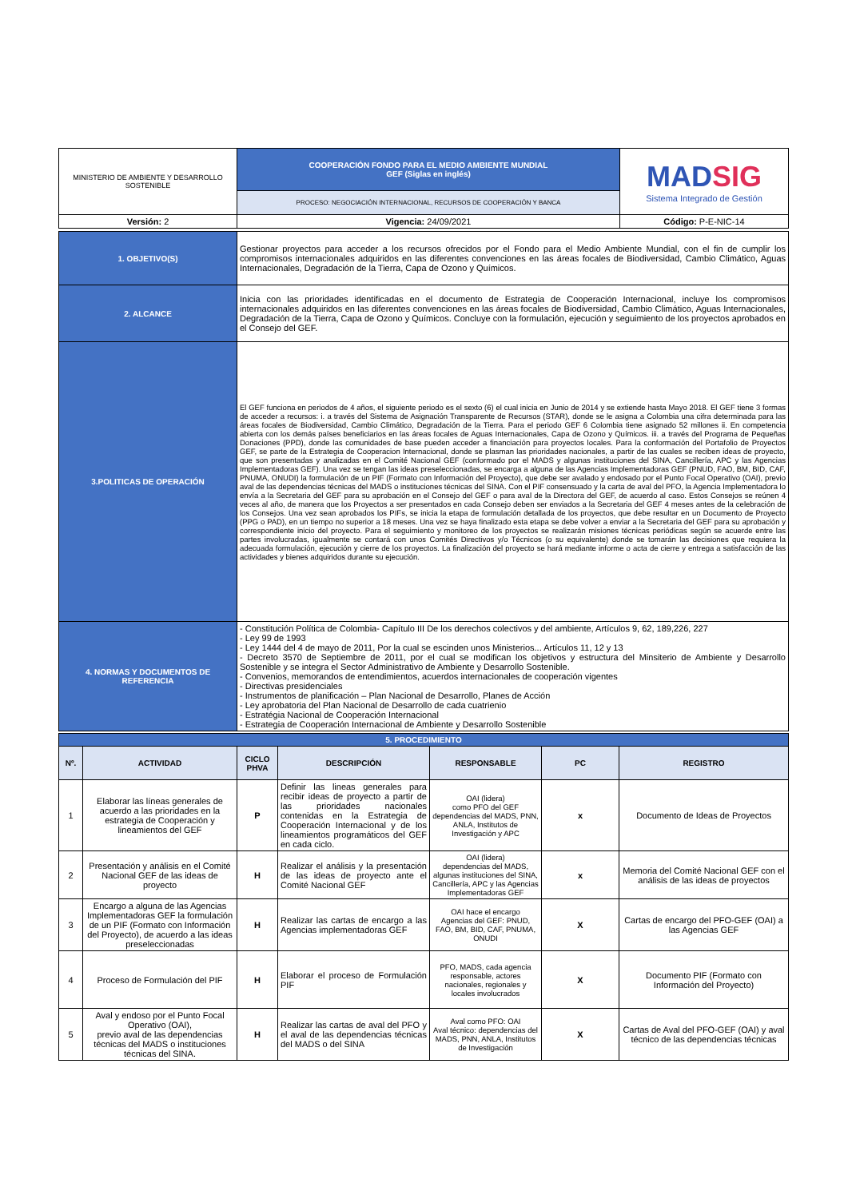| MINISTERIO DE AMBIENTE Y DESARROLLO SOSTENIBLE | COOPERACIÓN FONDO PARA EL MEDIO AMBIENTE MUNDIAL GEF (Siglas en inglés) | MAD SIG Sistema Integrado de Gestión |
| | PROCESO: NEGOCIACIÓN INTERNACIONAL, RECURSOS DE COOPERACIÓN Y BANCA | |
| Versión: 2 | Vigencia: 24/09/2021 | Código: P-E-NIC-14 |
| 1. OBJETIVO(S) | Gestionar proyectos para acceder a los recursos ofrecidos por el Fondo para el Medio Ambiente Mundial, con el fin de cumplir los compromisos internacionales adquiridos en las diferentes convenciones en las áreas focales de Biodiversidad, Cambio Climático, Aguas Internacionales, Degradación de la Tierra, Capa de Ozono y Químicos. |
| 2. ALCANCE | Inicia con las prioridades identificadas en el documento de Estrategia de Cooperación Internacional, incluye los compromisos internacionales adquiridos en las diferentes convenciones en las áreas focales de Biodiversidad, Cambio Climático, Aguas Internacionales, Degradación de la Tierra, Capa de Ozono y Químicos. Concluye con la formulación, ejecución y seguimiento de los proyectos aprobados en el Consejo del GEF. |
| 3.POLITICAS DE OPERACIÓN | El GEF funciona en periodos de 4 años, el siguiente periodo es el sexto (6) el cual inicia en Junio de 2014 y se extiende hasta Mayo 2018. El GEF tiene 3 formas de acceder a recursos: i. a través del Sistema de Asignación Transparente de Recursos (STAR), donde se le asigna a Colombia una cifra determinada para las áreas focales de Biodiversidad, Cambio Climático, Degradación de la Tierra. Para el periodo GEF 6 Colombia tiene asignado 52 millones ii. En competencia abierta con los demás países beneficiarios en las áreas focales de Aguas Internacionales, Capa de Ozono y Químicos. iii. a través del Programa de Pequeñas Donaciones (PPD), donde las comunidades de base pueden acceder a financiación para proyectos locales. Para la conformación del Portafolio de Proyectos GEF, se parte de la Estrategia de Cooperacion Internacional, donde se plasman las prioridades nacionales, a partir de las cuales se reciben ideas de proyecto, que son presentadas y analizadas en el Comité Nacional GEF (conformado por el MADS y algunas instituciones del SINA, Cancillería, APC y las Agencias Implementadoras GEF). Una vez se tengan las ideas preseleccionadas, se encarga a alguna de las Agencias Implementadoras GEF (PNUD, FAO, BM, BID, CAF, PNUMA, ONUDI) la formulación de un PIF (Formato con Información del Proyecto), que debe ser avalado y endosado por el Punto Focal Operativo (OAI), previo aval de las dependencias técnicas del MADS o instituciones técnicas del SINA. Con el PIF consensuado y la carta de aval del PFO, la Agencia Implementadora lo envía a la Secretaria del GEF para su aprobación en el Consejo del GEF o para aval de la Directora del GEF, de acuerdo al caso. Estos Consejos se reúnen 4 veces al año, de manera que los Proyectos a ser presentados en cada Consejo deben ser enviados a la Secretaria del GEF 4 meses antes de la celebración de los Consejos. Una vez sean aprobados los PIFs, se inicia la etapa de formulación detallada de los proyectos, que debe resultar en un Documento de Proyecto (PPG o PAD), en un tiempo no superior a 18 meses. Una vez se haya finalizado esta etapa se debe volver a enviar a la Secretaria del GEF para su aprobación y correspondiente inicio del proyecto. Para el seguimiento y monitoreo de los proyectos se realizarán misiones técnicas periódicas según se acuerde entre las partes involucradas, igualmente se contará con unos Comités Directivos y/o Técnicos (o su equivalente) donde se tomarán las decisiones que requiera la adecuada formulación, ejecución y cierre de los proyectos. La finalización del proyecto se hará mediante informe o acta de cierre y entrega a satisfacción de las actividades y bienes adquiridos durante su ejecución. |
| 4. NORMAS Y DOCUMENTOS DE REFERENCIA | - Constitución Política de Colombia- Capítulo III De los derechos colectivos y del ambiente, Artículos 9, 62, 189,226, 227 - Ley 99 de 1993 - Ley 1444 del 4 de mayo de 2011, Por la cual se escinden unos Ministerios... Artículos 11, 12 y 13 - Decreto 3570 de Septiembre de 2011, por el cual se modifican los objetivos y estructura del Minsiterio de Ambiente y Desarrollo Sostenible y se integra el Sector Administrativo de Ambiente y Desarrollo Sostenible. - Convenios, memorandos de entendimientos, acuerdos internacionales de cooperación vigentes - Directivas presidenciales - Instrumentos de planificación – Plan Nacional de Desarrollo, Planes de Acción - Ley aprobatoria del Plan Nacional de Desarrollo de cada cuatrienio - Estratégia Nacional de Cooperación Internacional - Estrategia de Cooperación Internacional de Ambiente y Desarrollo Sostenible |
| 5. PROCEDIMIENTO | | | | | | |
| Nº. | ACTIVIDAD | CICLO PHVA | DESCRIPCIÓN | RESPONSABLE | PC | REGISTRO |
| 1 | Elaborar las líneas generales de acuerdo a las prioridades en la estrategia de Cooperación y lineamientos del GEF | P | Definir las lineas generales para recibir ideas de proyecto a partir de las prioridades nacionales contenidas en la Estrategia de Cooperación Internacional y de los lineamientos programáticos del GEF en cada ciclo. | OAI (lidera) como PFO del GEF dependencias del MADS, PNN, ANLA, Institutos de Investigación y APC | x | Documento de Ideas de Proyectos |
| 2 | Presentación y análisis en el Comité Nacional GEF de las ideas de proyecto | H | Realizar el análisis y la presentación de las ideas de proyecto ante el Comité Nacional GEF | OAI (lidera) dependencias del MADS, algunas instituciones del SINA, Cancillería, APC y las Agencias Implementadoras GEF | x | Memoria del Comité Nacional GEF con el análisis de las ideas de proyectos |
| 3 | Encargo a alguna de las Agencias Implementadoras GEF la formulación de un PIF (Formato con Información del Proyecto), de acuerdo a las ideas preseleccionadas | H | Realizar las cartas de encargo a las Agencias implementadoras GEF | OAI hace el encargo Agencias del GEF: PNUD, FAO, BM, BID, CAF, PNUMA, ONUDI | X | Cartas de encargo del PFO-GEF (OAI) a las Agencias GEF |
| 4 | Proceso de Formulación del PIF | H | Elaborar el proceso de Formulación PIF | PFO, MADS, cada agencia responsable, actores nacionales, regionales y locales involucrados | X | Documento PIF (Formato con Información del Proyecto) |
| 5 | Aval y endoso por el Punto Focal Operativo (OAI), previo aval de las dependencias técnicas del MADS o instituciones técnicas del SINA. | H | Realizar las cartas de aval del PFO y el aval de las dependencias técnicas del MADS o del SINA | Aval como PFO: OAI Aval técnico: dependencias del MADS, PNN, ANLA, Institutos de Investigación | X | Cartas de Aval del PFO-GEF (OAI) y aval técnico de las dependencias técnicas |